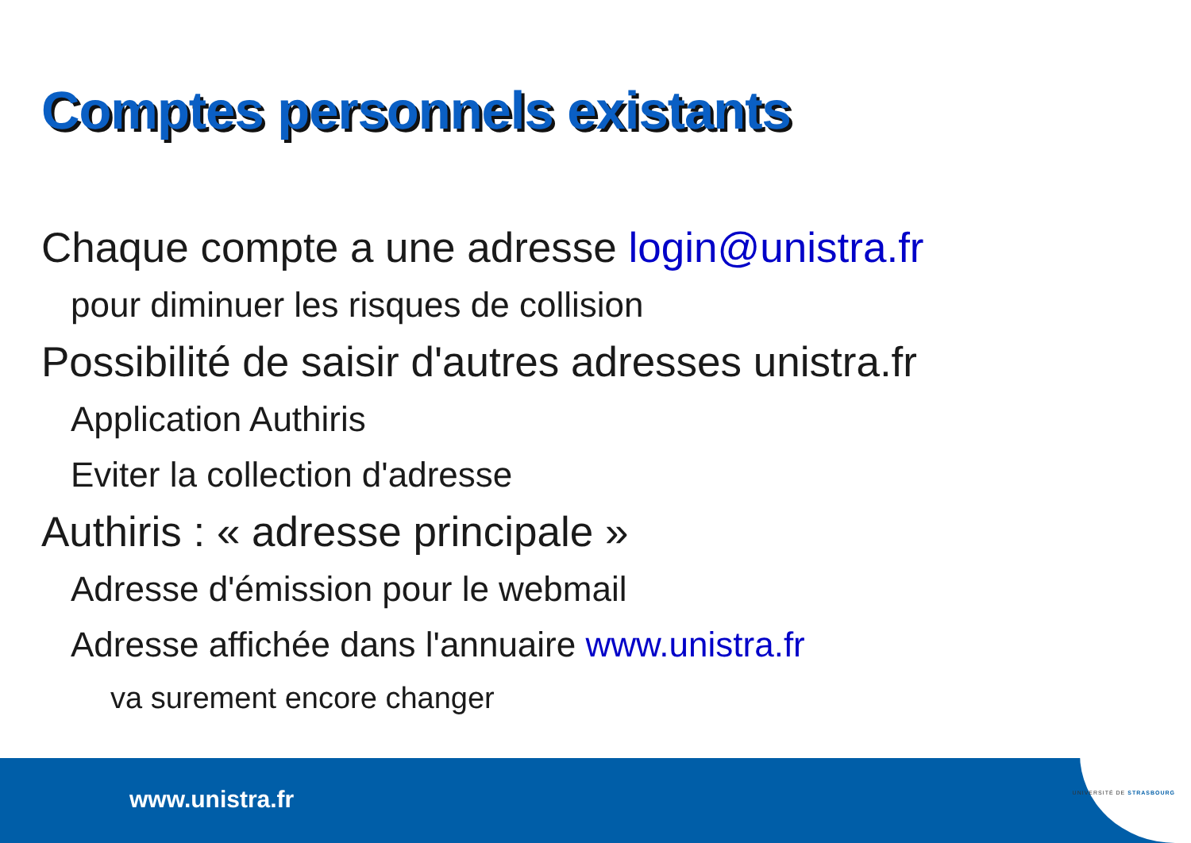Comptes personnels existants
Chaque compte a une adresse login@unistra.fr
pour diminuer les risques de collision
Possibilité de saisir d'autres adresses unistra.fr
Application Authiris
Eviter la collection d'adresse
Authiris : « adresse principale »
Adresse d'émission pour le webmail
Adresse affichée dans l'annuaire www.unistra.fr
va surement encore changer
www.unistra.fr UNIVERSITÉ DE STRASBOURG